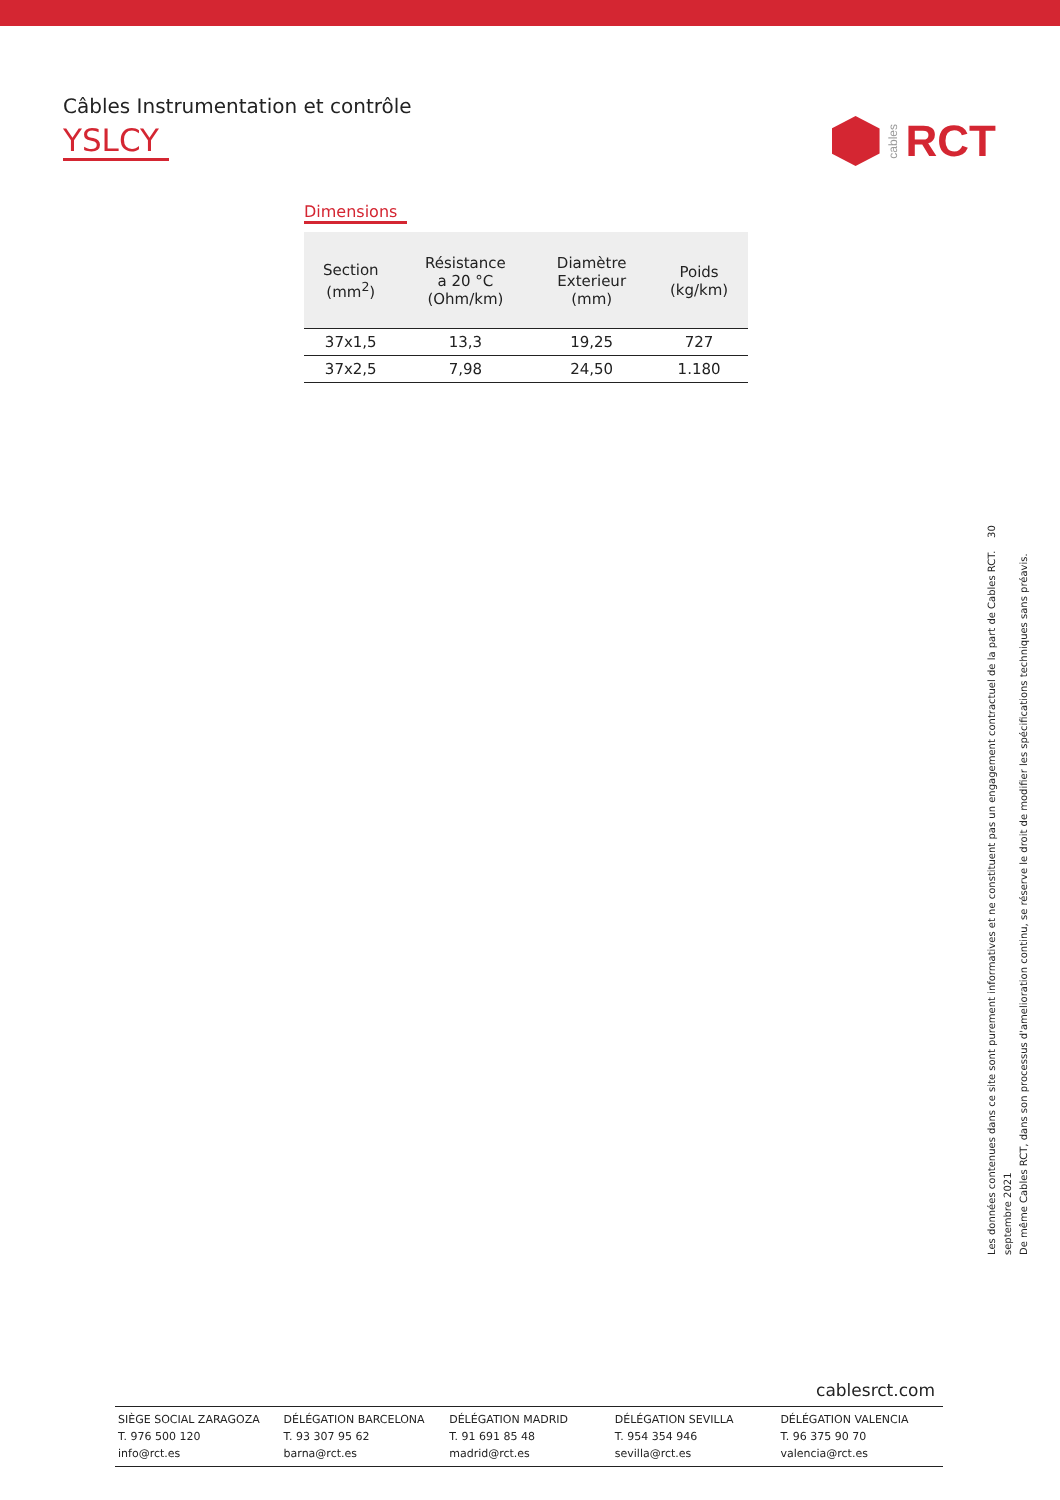Câbles Instrumentation et contrôle
YSLCY
cables RCT
Dimensions
| Section (mm<sup>2</sup>) | Résistance a 20 °C (Ohm/km) | Diamètre Exterieur (mm) | Poids (kg/km) |
| --- | --- | --- | --- |
| 37x1,5 | 13,3 | 19,25 | 727 |
| 37x2,5 | 7,98 | 24,50 | 1.180 |
Les données contenues dans ce site sont purement informatives et ne constituent pas un engagement contractuel de la part de Cables RCT. 30 septembre 2021
De même Cables RCT, dans son processus d'amelioration continu, se réserve le droit de modifier les spécifications techniques sans préavis.
cablesrct.com
SIÈGE SOCIAL ZARAGOZA
T. 976 500 120
info@rct.es
DÉLÉGATION BARCELONA
T. 93 307 95 62
barna@rct.es
DÉLÉGATION MADRID
T. 91 691 85 48
madrid@rct.es
DÉLÉGATION SEVILLA
T. 954 354 946
sevilla@rct.es
DÉLÉGATION VALENCIA
T. 96 375 90 70
valencia@rct.es